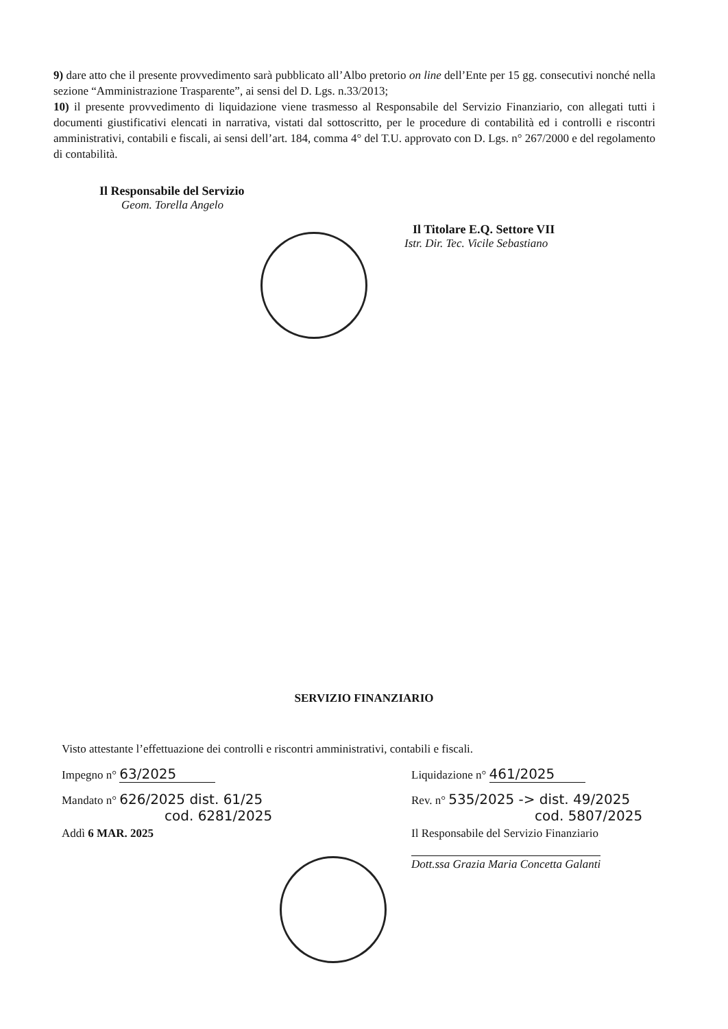9) dare atto che il presente provvedimento sarà pubblicato all’Albo pretorio on line dell’Ente per 15 gg. consecutivi nonché nella sezione “Amministrazione Trasparente”, ai sensi del D. Lgs. n.33/2013;
10) il presente provvedimento di liquidazione viene trasmesso al Responsabile del Servizio Finanziario, con allegati tutti i documenti giustificativi elencati in narrativa, vistati dal sottoscritto, per le procedure di contabilità ed i controlli e riscontri amministrativi, contabili e fiscali, ai sensi dell’art. 184, comma 4° del T.U. approvato con D. Lgs. n° 267/2000 e del regolamento di contabilità.
Il Responsabile del Servizio
Geom. Torella Angelo
Il Titolare E.Q. Settore VII
Istr. Dir. Tec. Vicile Sebastiano
SERVIZIO FINANZIARIO
Visto attestante l’effettuazione dei controlli e riscontri amministrativi, contabili e fiscali.
Impegno n° 63/2025
Liquidazione n° 461/2025
Mandato n° 626/2025 dist. 61/25
cod. 6281/2025
Rev. n° 535/2025 -> dist. 49/2025
cod. 5807/2025
Addì 6 MAR. 2025 Il Responsabile del Servizio Finanziario
Dott.ssa Grazia Maria Concetta Galanti